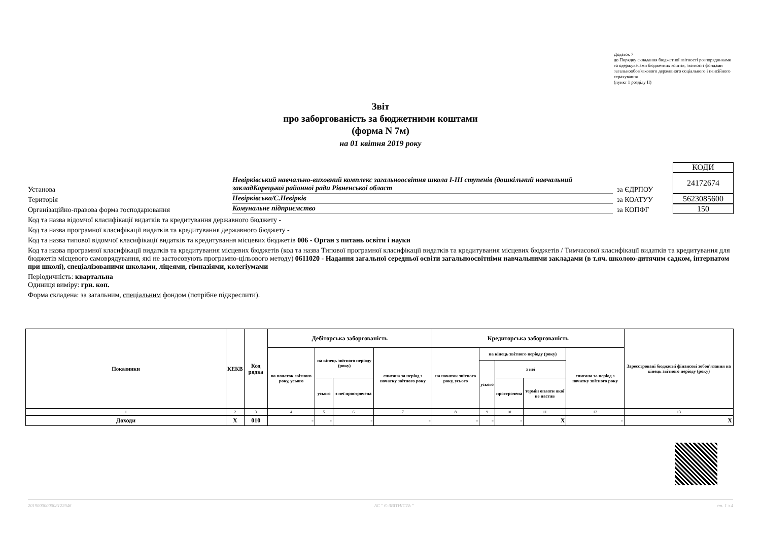Додаток 7
до Порядку складання бюджетної звітності розпорядниками та одержувачами бюджетних коштів, звітності фондами загальнообов'язкового державного соціального і пенсійного страхування
(пункт 1 розділу II)
Звіт
про заборгованість за бюджетними коштами
(форма N 7м)
на 01 квітня 2019 року
КОДИ
Установа
Невірківський навчально-виховний комплекс загальноосвітня школа I-III ступенів (дошкільний навчальний закладКорецької районної ради Рівненської област
за ЄДРПОУ
24172674
Територія
Невірківська/С.Невірків
за КОАТУУ
5623085600
Організаційно-правова форма господарювання
Комунальне підприємство
за КОПФГ
150
Код та назва відомчої класифікації видатків та кредитування державного бюджету -
Код та назва програмної класифікації видатків та кредитування державного бюджету -
Код та назва типової відомчої класифікації видатків та кредитування місцевих бюджетів 006 - Орган з питань освіти і науки
Код та назва програмної класифікації видатків та кредитування місцевих бюджетів (код та назва Типової програмної класифікації видатків та кредитування місцевих бюджетів / Тимчасової класифікації видатків та кредитування для бюджетів місцевого самоврядування, які не застосовують програмно-цільового методу) 0611020 - Надання загальної середньої освіти загальноосвітніми навчальними закладами (в т.яч. школою-дитячим садком, інтернатом при школі), спеціалізованими школами, ліцеями, гімназіями, колегіумами
Періодичність: квартальна
Одиниця виміру: грн. коп.
Форма складена: за загальним, спеціальним фондом (потрібне підкреслити).
| Показники | КЕКВ | Код рядка | Дебіторська заборгованість | | | | Кредиторська заборгованість | | | | | Зареєстровані бюджетні фінансові зобов'язання на кінець звітного періоду (року) |
| --- | --- | --- | --- | --- | --- | --- | --- | --- | --- | --- | --- | --- |
| | | | на початок звітного року, усього | на кінець звітного періоду (року) | | списана за період з початку звітного року | на початок звітного року, усього | на кінець звітного періоду (року) | | | списана за період з початку звітного року | |
| | | | | | | | | усього | з неї | | | |
| | | | | усього | з неї прострочена | | | | прострочена | термін оплати якої не настав | | |
| 1 | 2 | 3 | 4 | 5 | 6 | 7 | 8 | 9 | 10 | 11 | 12 | 13 |
| Доходи | X | 010 | - | - | - | - | - | - | - | X | - | X |
2019000000008122946 АС " Є-ЗВІТНІСТЬ " ст. 1 з 4